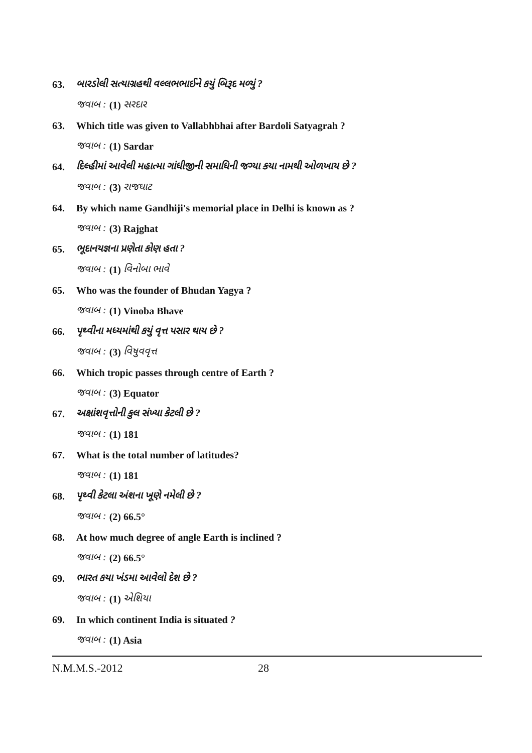63. બારડોલી સત્યાગ્રહથી વલ્લભભાઈને કયું બિરૂદ મળ્યું ?
જવાબ : (1) સરદાર
63. Which title was given to Vallabhbhai after Bardoli Satyagrah ?
જવાબ : (1) Sardar
64. દિલ્હીમાં આવેલી મહાત્મા ગાંધીજીની સમાધિની જગ્યા કયા નામથી ઓળખાય છે ?
જવાબ : (3) રાજઘાટ
64. By which name Gandhiji's memorial place in Delhi is known as ?
જવાબ : (3) Rajghat
65. ભૂદાનયજ્ઞના પ્રણેતા કોણ હતા ?
જવાબ : (1) વિનોબા ભાવે
65. Who was the founder of Bhudan Yagya ?
જવાબ : (1) Vinoba Bhave
66. પૃથ્વીના મધ્યમાંથી કયું વૃત્ત પસાર થાય છે ?
જવાબ : (3) વિષુવવૃત્ત
66. Which tropic passes through centre of Earth ?
જવાબ : (3) Equator
67. અક્ષાંશવૃત્તોની કુલ સંખ્યા કેટલી છે ?
જવાબ : (1) 181
67. What is the total number of latitudes?
જવાબ : (1) 181
68. પૃથ્વી કેટલા અંશના ખૂણે નમેલી છે ?
જવાબ : (2) 66.5°
68. At how much degree of angle Earth is inclined ?
જવાબ : (2) 66.5°
69. ભારત કયા ખંડમા આવેલો દેશ છે ?
જવાબ : (1) એશિયા
69. In which continent India is situated ?
જવાબ : (1) Asia
N.M.M.S.-2012 28